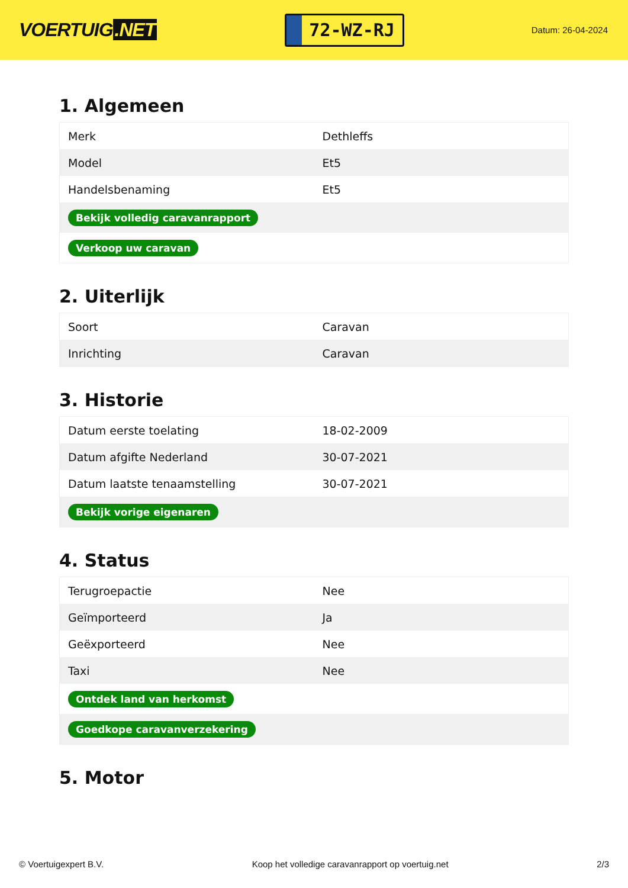VOERTUIG.NET
72-WZ-RJ
Datum: 26-04-2024
1. Algemeen
| Merk | Dethleffs |
| Model | Et5 |
| Handelsbenaming | Et5 |
| Bekijk volledig caravanrapport | |
| Verkoop uw caravan | |
2. Uiterlijk
| Soort | Caravan |
| Inrichting | Caravan |
3. Historie
| Datum eerste toelating | 18-02-2009 |
| Datum afgifte Nederland | 30-07-2021 |
| Datum laatste tenaamstelling | 30-07-2021 |
| Bekijk vorige eigenaren | |
4. Status
| Terugroepactie | Nee |
| Geïmporteerd | Ja |
| Geëxporteerd | Nee |
| Taxi | Nee |
| Ontdek land van herkomst | |
| Goedkope caravanverzekering | |
5. Motor
© Voertuigexpert B.V. Koop het volledige caravanrapport op voertuig.net 2/3